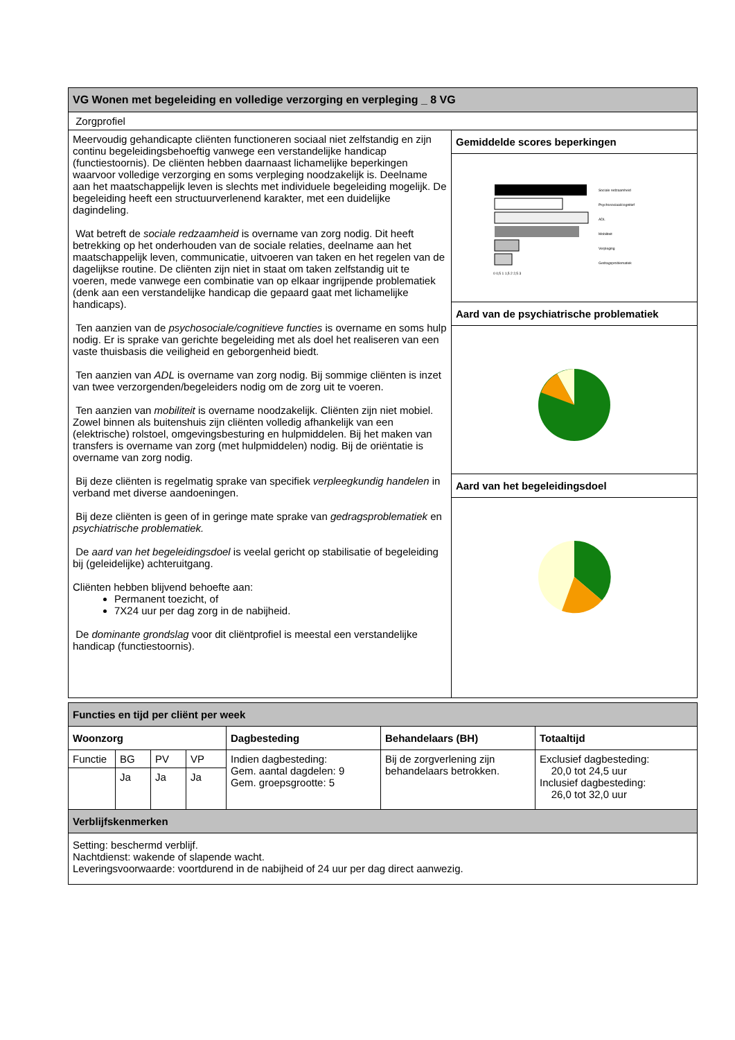| VG Wonen met begeleiding en volledige verzorging en verpleging _ 8 VG | |
| --- | --- |
| Zorgprofiel | |
| Meervoudig gehandicapte cliënten functioneren sociaal niet zelfstandig en zijn continu begeleidingsbehoeftig vanwege een verstandelijke handicap (functiestoornis). De cliënten hebben daarnaast lichamelijke beperkingen waarvoor volledige verzorging en soms verpleging noodzakelijk is. Deelname aan het maatschappelijk leven is slechts met individuele begeleiding mogelijk. De begeleiding heeft een structuurverlenend karakter, met een duidelijke dagindeling. Wat betreft de sociale redzaamheid is overname van zorg nodig. Dit heeft betrekking op het onderhouden van de sociale relaties, deelname aan het maatschappelijk leven, communicatie, uitvoeren van taken en het regelen van de dagelijkse routine. De cliënten zijn niet in staat om taken zelfstandig uit te voeren, mede vanwege een combinatie van op elkaar ingrijpende problematiek (denk aan een verstandelijke handicap die gepaard gaat met lichamelijke handicaps). Ten aanzien van de psychosociale/cognitieve functies is overname en soms hulp nodig. Er is sprake van gerichte begeleiding met als doel het realiseren van een vaste thuisbasis die veiligheid en geborgenheid biedt. Ten aanzien van ADL is overname van zorg nodig. Bij sommige cliënten is inzet van twee verzorgenden/begeleiders nodig om de zorg uit te voeren. Ten aanzien van mobiliteit is overname noodzakelijk. Cliënten zijn niet mobiel. Zowel binnen als buitenshuis zijn cliënten volledig afhankelijk van een (elektrische) rolstoel, omgevingsbesturing en hulpmiddelen. Bij het maken van transfers is overname van zorg (met hulpmiddelen) nodig. Bij de oriëntatie is overname van zorg nodig. Bij deze cliënten is regelmatig sprake van specifiek verpleegkundig handelen in verband met diverse aandoeningen. Bij deze cliënten is geen of in geringe mate sprake van gedragsproblematiek en psychiatrische problematiek. De aard van het begeleidingsdoel is veelal gericht op stabilisatie of begeleiding bij (geleidelijke) achteruitgang. Cliënten hebben blijvend behoefte aan: Permanent toezicht, of 7X24 uur per dag zorg in de nabijheid. De dominante grondslag voor dit cliëntprofiel is meestal een verstandelijke handicap (functiestoornis). | Gemiddelde scores beperkingen |
| | 0 0,5 1 1,5 2 2,5 3 Sociale redzaamheid Psychosociaal/cognitief ADL Mobiliteit Verpleging Gedragsproblematiek |
| | Aard van de psychiatrische problematiek |
| | Aard van het begeleidingsdoel |
| Functies en tijd per cliënt per week | | | | | | |
| --- | --- | --- | --- | --- | --- | --- |
| Woonzorg | | | | Dagbesteding | Behandelaars (BH) | Totaaltijd |
| Functie | BG | PV | VP | Indien dagbesteding: Gem. aantal dagdelen: 9 Gem. groepsgrootte: 5 | Bij de zorgverlening zijn behandelaars betrokken. | Exclusief dagbesteding: 20,0 tot 24,5 uur Inclusief dagbesteding: 26,0 tot 32,0 uur |
| | Ja | Ja | Ja | | | |
| Verblijfskenmerken | | | | | | |
| Setting: beschermd verblijf. Nachtdienst: wakende of slapende wacht. Leveringsvoorwaarde: voortdurend in de nabijheid of 24 uur per dag direct aanwezig. | | | | | | |